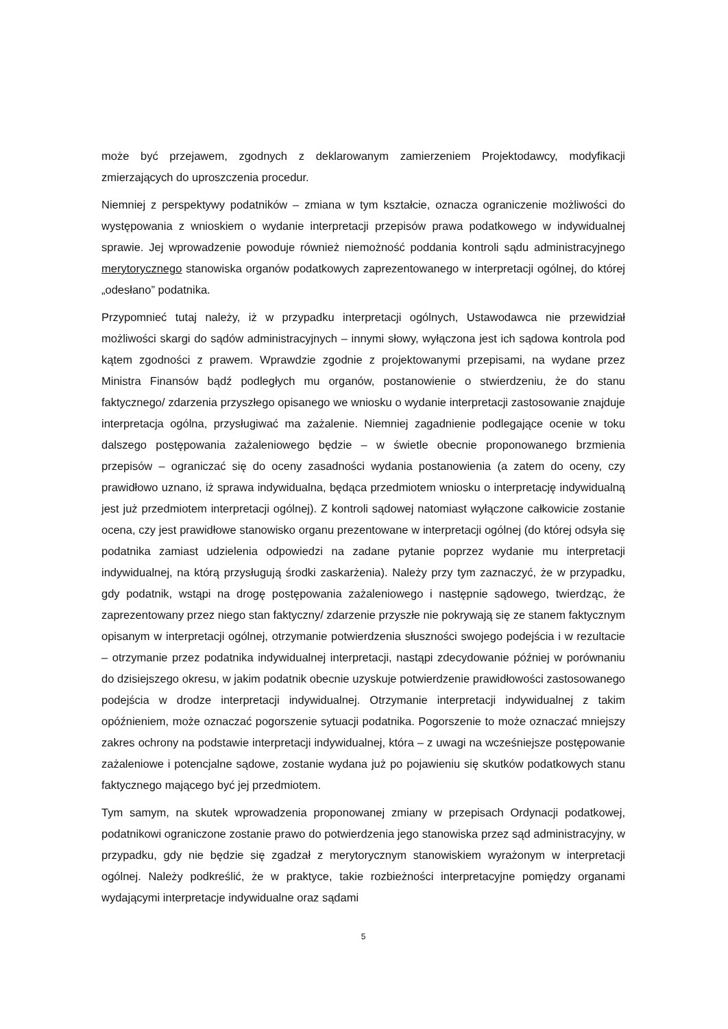może być przejawem, zgodnych z deklarowanym zamierzeniem Projektodawcy, modyfikacji zmierzających do uproszczenia procedur.
Niemniej z perspektywy podatników – zmiana w tym kształcie, oznacza ograniczenie możliwości do występowania z wnioskiem o wydanie interpretacji przepisów prawa podatkowego w indywidualnej sprawie. Jej wprowadzenie powoduje również niemożność poddania kontroli sądu administracyjnego merytorycznego stanowiska organów podatkowych zaprezentowanego w interpretacji ogólnej, do której „odesłano” podatnika.
Przypomnieć tutaj należy, iż w przypadku interpretacji ogólnych, Ustawodawca nie przewidział możliwości skargi do sądów administracyjnych – innymi słowy, wyłączona jest ich sądowa kontrola pod kątem zgodności z prawem. Wprawdzie zgodnie z projektowanymi przepisami, na wydane przez Ministra Finansów bądź podległych mu organów, postanowienie o stwierdzeniu, że do stanu faktycznego/ zdarzenia przyszłego opisanego we wniosku o wydanie interpretacji zastosowanie znajduje interpretacja ogólna, przysługiwać ma zażalenie. Niemniej zagadnienie podlegające ocenie w toku dalszego postępowania zażaleniowego będzie – w świetle obecnie proponowanego brzmienia przepisów – ograniczać się do oceny zasadności wydania postanowienia (a zatem do oceny, czy prawidłowo uznano, iż sprawa indywidualna, będąca przedmiotem wniosku o interpretację indywidualną jest już przedmiotem interpretacji ogólnej). Z kontroli sądowej natomiast wyłączone całkowicie zostanie ocena, czy jest prawidłowe stanowisko organu prezentowane w interpretacji ogólnej (do której odsyła się podatnika zamiast udzielenia odpowiedzi na zadane pytanie poprzez wydanie mu interpretacji indywidualnej, na którą przysługują środki zaskarżenia). Należy przy tym zaznaczyć, że w przypadku, gdy podatnik, wstąpi na drogę postępowania zażaleniowego i następnie sądowego, twierdząc, że zaprezentowany przez niego stan faktyczny/ zdarzenie przyszłe nie pokrywają się ze stanem faktycznym opisanym w interpretacji ogólnej, otrzymanie potwierdzenia słuszności swojego podejścia i w rezultacie – otrzymanie przez podatnika indywidualnej interpretacji, nastąpi zdecydowanie później w porównaniu do dzisiejszego okresu, w jakim podatnik obecnie uzyskuje potwierdzenie prawidłowości zastosowanego podejścia w drodze interpretacji indywidualnej. Otrzymanie interpretacji indywidualnej z takim opóźnieniem, może oznaczać pogorszenie sytuacji podatnika. Pogorszenie to może oznaczać mniejszy zakres ochrony na podstawie interpretacji indywidualnej, która – z uwagi na wcześniejsze postępowanie zażaleniowe i potencjalne sądowe, zostanie wydana już po pojawieniu się skutków podatkowych stanu faktycznego mającego być jej przedmiotem.
Tym samym, na skutek wprowadzenia proponowanej zmiany w przepisach Ordynacji podatkowej, podatnikowi ograniczone zostanie prawo do potwierdzenia jego stanowiska przez sąd administracyjny, w przypadku, gdy nie będzie się zgadzał z merytorycznym stanowiskiem wyrażonym w interpretacji ogólnej. Należy podkreślić, że w praktyce, takie rozbieżności interpretacyjne pomiędzy organami wydającymi interpretacje indywidualne oraz sądami
5